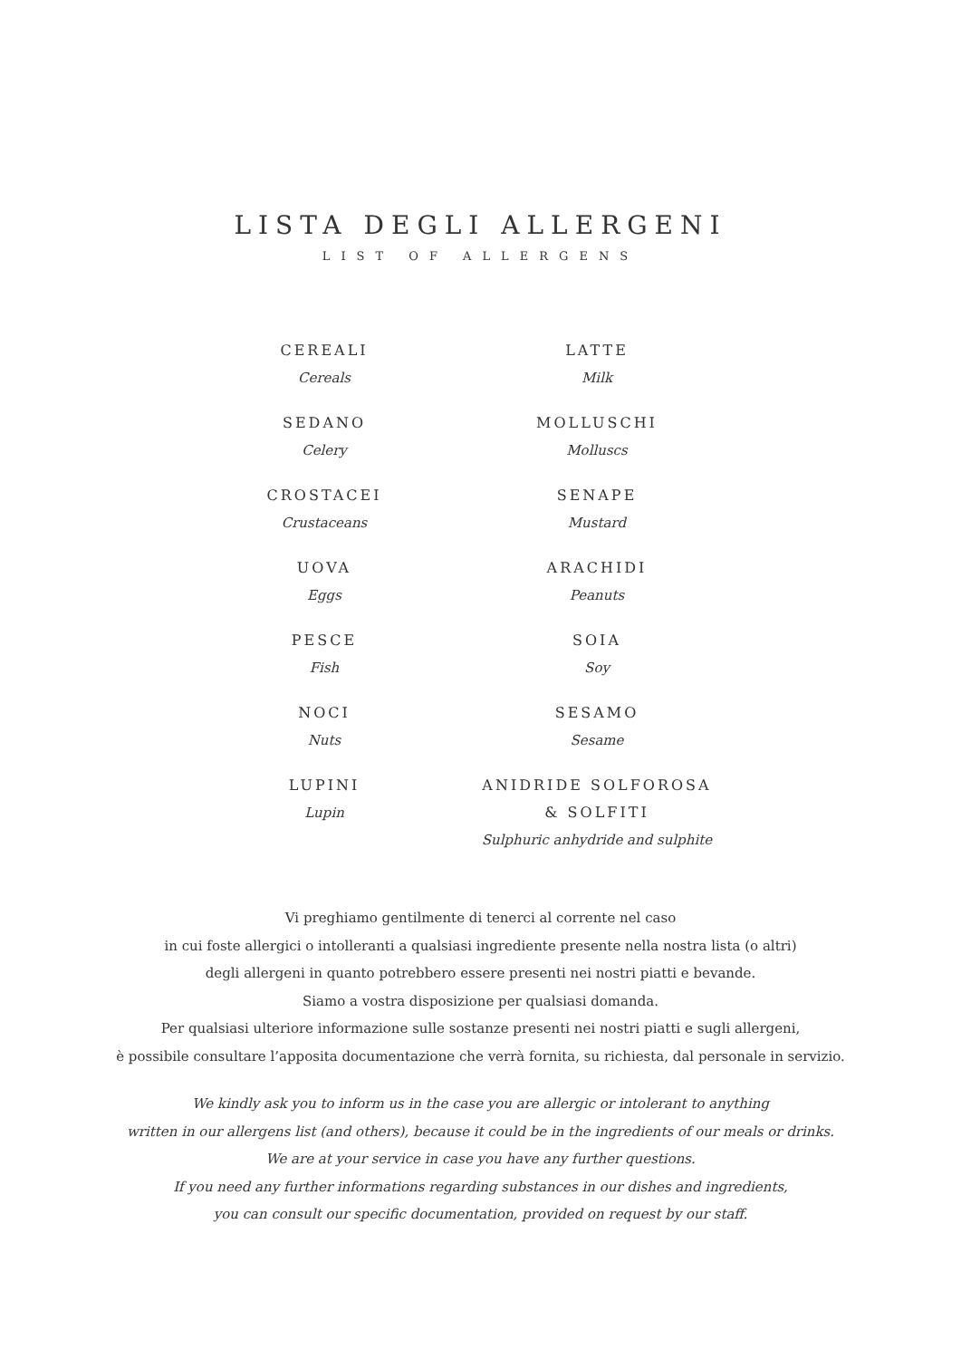LISTA DEGLI ALLERGENI
LIST OF ALLERGENS
CEREALI
Cereals
SEDANO
Celery
CROSTACEI
Crustaceans
UOVA
Eggs
PESCE
Fish
NOCI
Nuts
LUPINI
Lupin
LATTE
Milk
MOLLUSCHI
Molluscs
SENAPE
Mustard
ARACHIDI
Peanuts
SOIA
Soy
SESAMO
Sesame
ANIDRIDE SOLFOROSA
& SOLFITI
Sulphuric anhydride and sulphite
Vi preghiamo gentilmente di tenerci al corrente nel caso
in cui foste allergici o intolleranti a qualsiasi ingrediente presente nella nostra lista (o altri)
degli allergeni in quanto potrebbero essere presenti nei nostri piatti e bevande.
Siamo a vostra disposizione per qualsiasi domanda.
Per qualsiasi ulteriore informazione sulle sostanze presenti nei nostri piatti e sugli allergeni,
è possibile consultare l’apposita documentazione che verrà fornita, su richiesta, dal personale in servizio.
We kindly ask you to inform us in the case you are allergic or intolerant to anything
written in our allergens list (and others), because it could be in the ingredients of our meals or drinks.
We are at your service in case you have any further questions.
If you need any further informations regarding substances in our dishes and ingredients,
you can consult our specific documentation, provided on request by our staff.